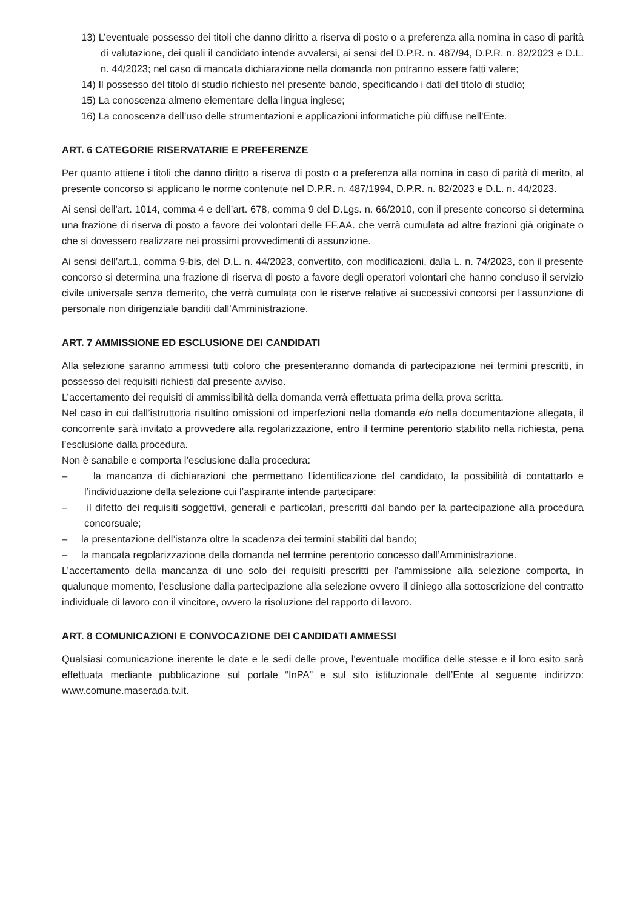13) L’eventuale possesso dei titoli che danno diritto a riserva di posto o a preferenza alla nomina in caso di parità di valutazione, dei quali il candidato intende avvalersi, ai sensi del D.P.R. n. 487/94, D.P.R. n. 82/2023 e D.L. n. 44/2023; nel caso di mancata dichiarazione nella domanda non potranno essere fatti valere;
14) Il possesso del titolo di studio richiesto nel presente bando, specificando i dati del titolo di studio;
15) La conoscenza almeno elementare della lingua inglese;
16) La conoscenza dell’uso delle strumentazioni e applicazioni informatiche più diffuse nell’Ente.
ART. 6 CATEGORIE RISERVATARIE E PREFERENZE
Per quanto attiene i titoli che danno diritto a riserva di posto o a preferenza alla nomina in caso di parità di merito, al presente concorso si applicano le norme contenute nel D.P.R. n. 487/1994, D.P.R. n. 82/2023 e D.L. n. 44/2023.
Ai sensi dell’art. 1014, comma 4 e dell’art. 678, comma 9 del D.Lgs. n. 66/2010, con il presente concorso si determina una frazione di riserva di posto a favore dei volontari delle FF.AA. che verrà cumulata ad altre frazioni già originate o che si dovessero realizzare nei prossimi provvedimenti di assunzione.
Ai sensi dell’art.1, comma 9-bis, del D.L. n. 44/2023, convertito, con modificazioni, dalla L. n. 74/2023, con il presente concorso si determina una frazione di riserva di posto a favore degli operatori volontari che hanno concluso il servizio civile universale senza demerito, che verrà cumulata con le riserve relative ai successivi concorsi per l'assunzione di personale non dirigenziale banditi dall’Amministrazione.
ART. 7 AMMISSIONE ED ESCLUSIONE DEI CANDIDATI
Alla selezione saranno ammessi tutti coloro che presenteranno domanda di partecipazione nei termini prescritti, in possesso dei requisiti richiesti dal presente avviso.
L’accertamento dei requisiti di ammissibilità della domanda verrà effettuata prima della prova scritta.
Nel caso in cui dall’istruttoria risultino omissioni od imperfezioni nella domanda e/o nella documentazione allegata, il concorrente sarà invitato a provvedere alla regolarizzazione, entro il termine perentorio stabilito nella richiesta, pena l’esclusione dalla procedura.
Non è sanabile e comporta l’esclusione dalla procedura:
– la mancanza di dichiarazioni che permettano l’identificazione del candidato, la possibilità di contattarlo e l’individuazione della selezione cui l’aspirante intende partecipare;
– il difetto dei requisiti soggettivi, generali e particolari, prescritti dal bando per la partecipazione alla procedura concorsuale;
– la presentazione dell’istanza oltre la scadenza dei termini stabiliti dal bando;
– la mancata regolarizzazione della domanda nel termine perentorio concesso dall’Amministrazione.
L’accertamento della mancanza di uno solo dei requisiti prescritti per l’ammissione alla selezione comporta, in qualunque momento, l’esclusione dalla partecipazione alla selezione ovvero il diniego alla sottoscrizione del contratto individuale di lavoro con il vincitore, ovvero la risoluzione del rapporto di lavoro.
ART. 8 COMUNICAZIONI E CONVOCAZIONE DEI CANDIDATI AMMESSI
Qualsiasi comunicazione inerente le date e le sedi delle prove, l'eventuale modifica delle stesse e il loro esito sarà effettuata mediante pubblicazione sul portale “InPA” e sul sito istituzionale dell’Ente al seguente indirizzo: www.comune.maserada.tv.it.